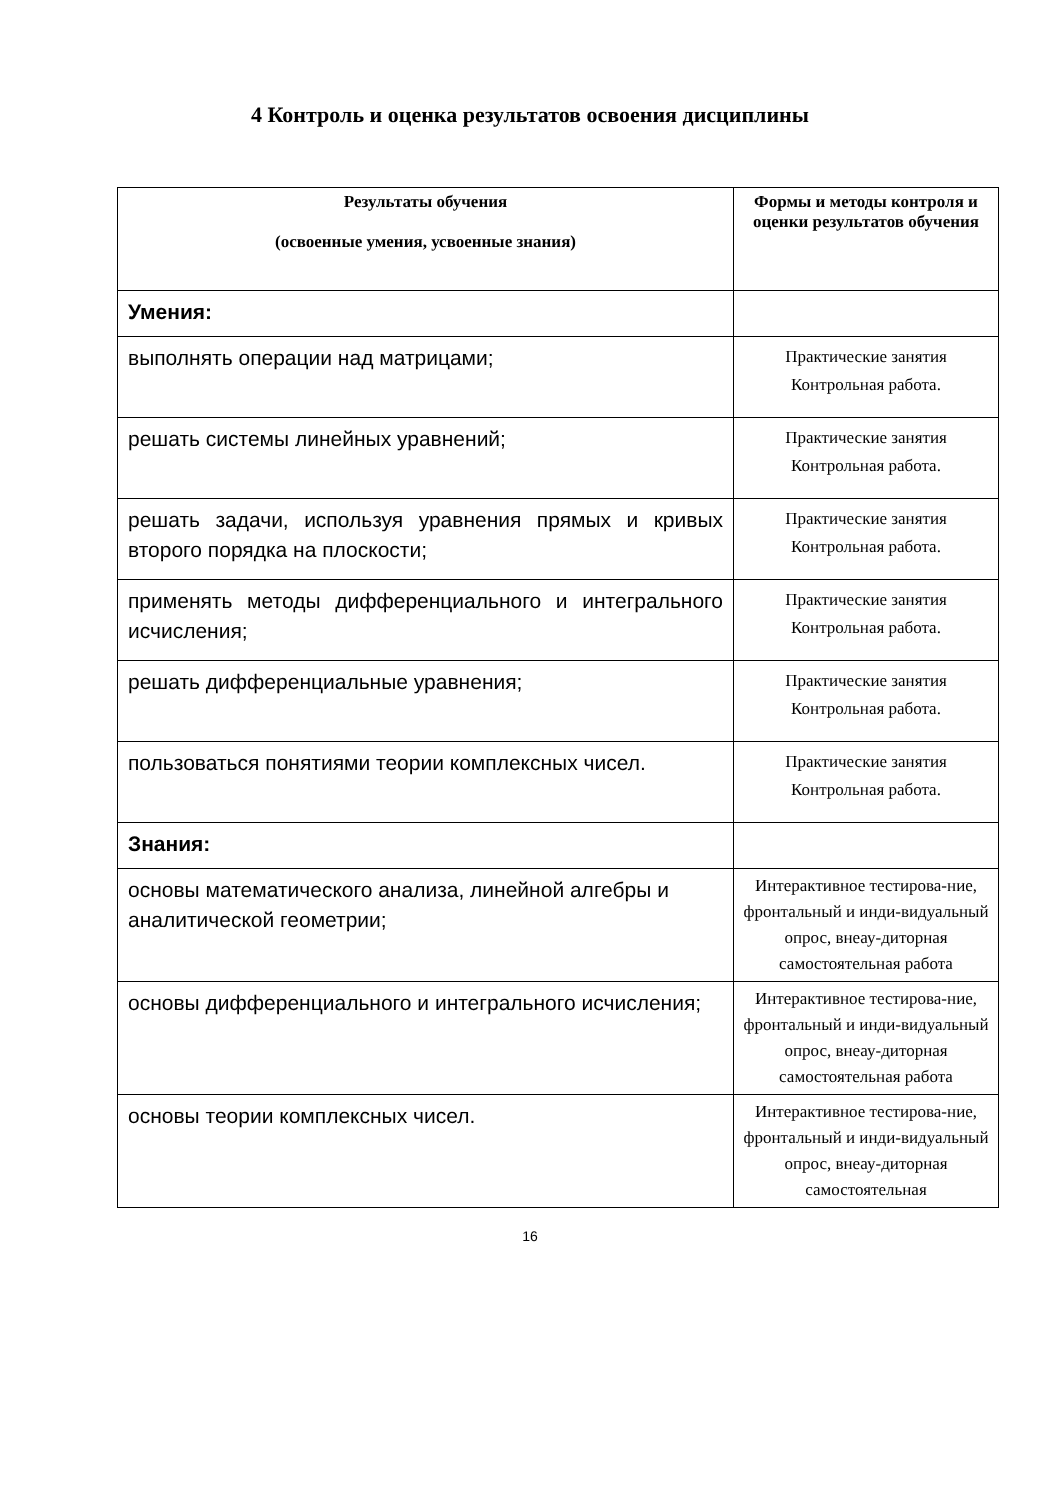4 Контроль и оценка результатов освоения дисциплины
| Результаты обучения (освоенные умения, усвоенные знания) | Формы и методы контроля и оценки результатов обучения |
| --- | --- |
| Умения: | |
| выполнять операции над матрицами; | Практические занятия Контрольная работа. |
| решать системы линейных уравнений; | Практические занятия Контрольная работа. |
| решать задачи, используя уравнения прямых и кривых второго порядка на плоскости; | Практические занятия Контрольная работа. |
| применять методы дифференциального и интегрального исчисления; | Практические занятия Контрольная работа. |
| решать дифференциальные уравнения; | Практические занятия Контрольная работа. |
| пользоваться понятиями теории комплексных чисел. | Практические занятия Контрольная работа. |
| Знания: | |
| основы математического анализа, линейной алгебры и аналитической геометрии; | Интерактивное тестирова-ние, фронтальный и инди-видуальный опрос, внеау-диторная самостоятельная работа |
| основы дифференциального и интегрального исчисления; | Интерактивное тестирова-ние, фронтальный и инди-видуальный опрос, внеау-диторная самостоятельная работа |
| основы теории комплексных чисел. | Интерактивное тестирова-ние, фронтальный и инди-видуальный опрос, внеау-диторная самостоятельная |
16